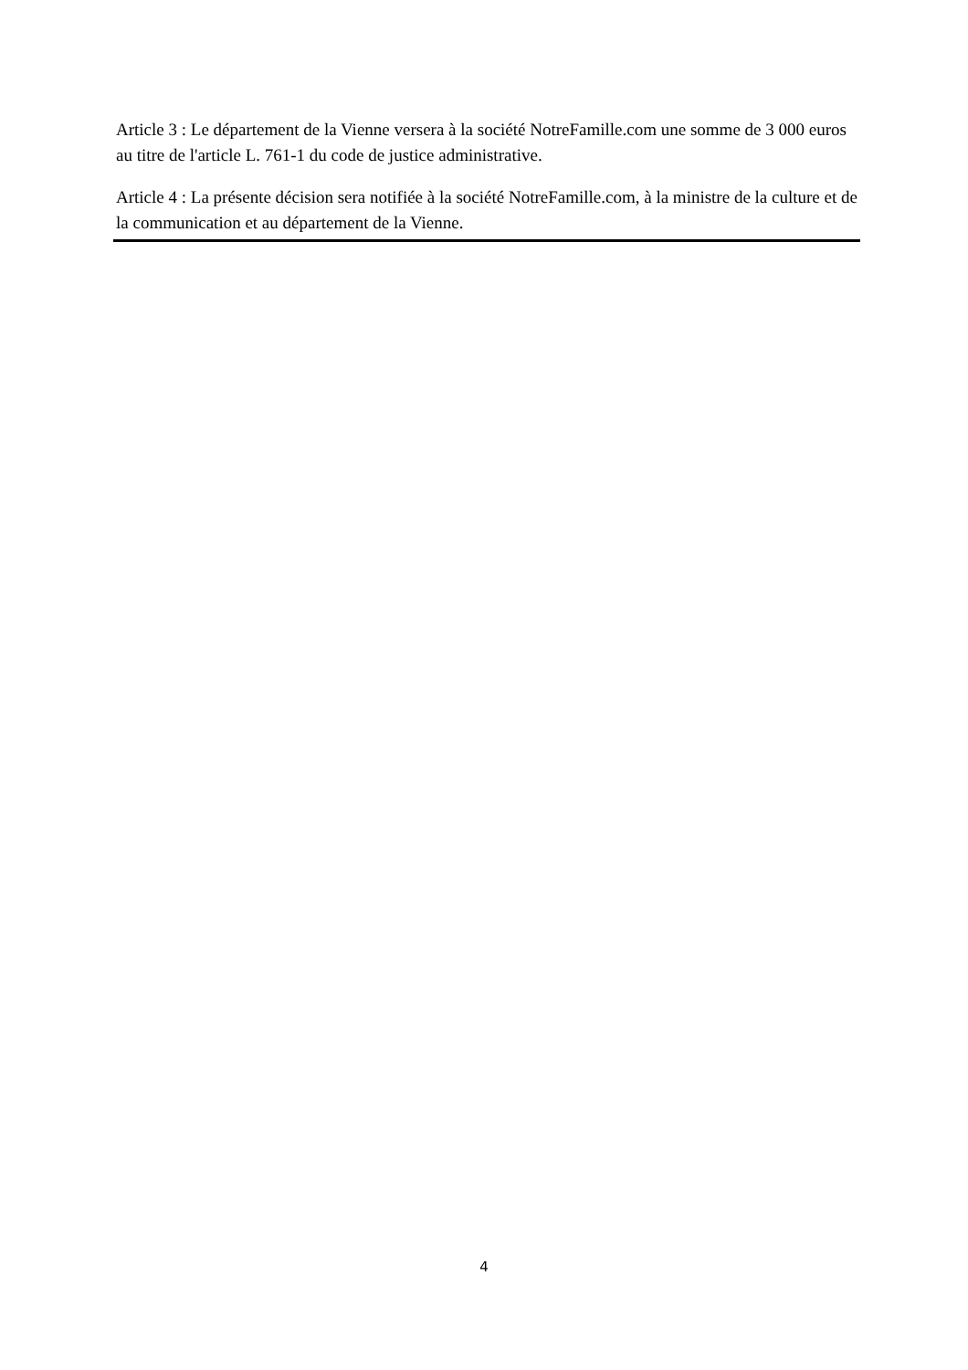Article 3 : Le département de la Vienne versera à la société NotreFamille.com une somme de 3 000 euros au titre de l'article L. 761-1 du code de justice administrative.
Article 4 : La présente décision sera notifiée à la société NotreFamille.com, à la ministre de la culture et de la communication et au département de la Vienne.
4